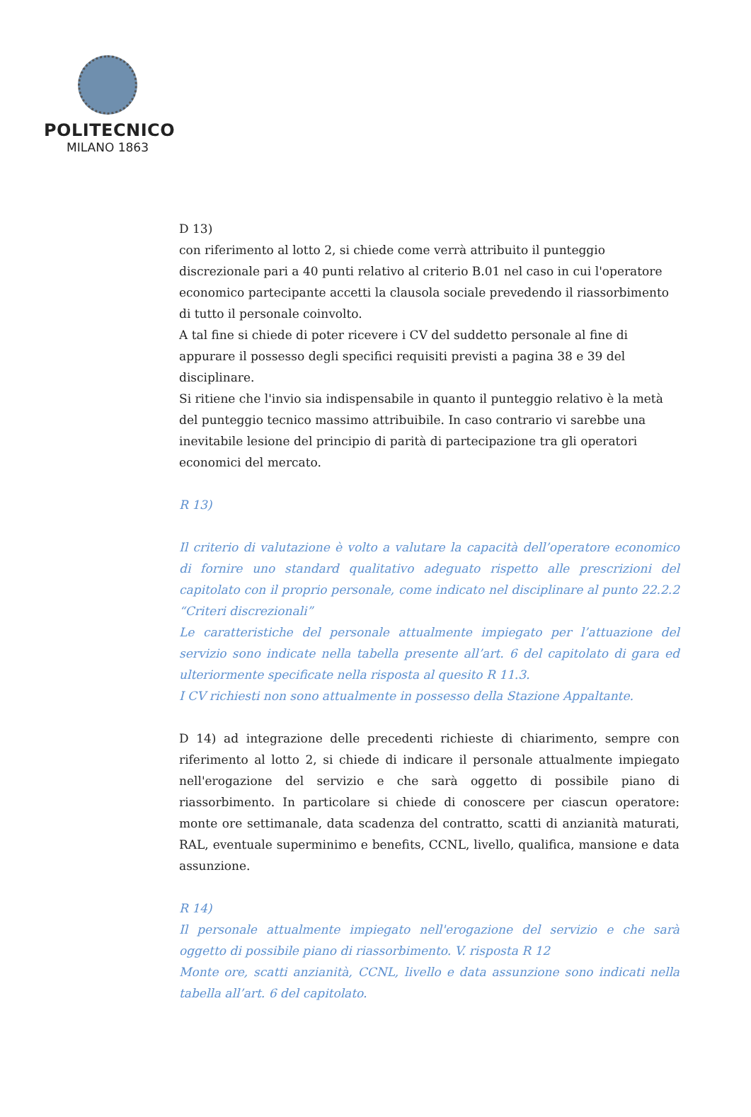POLITECNICO
MILANO 1863
D 13)
con riferimento al lotto 2, si chiede come verrà attribuito il punteggio discrezionale pari a 40 punti relativo al criterio B.01 nel caso in cui l'operatore economico partecipante accetti la clausola sociale prevedendo il riassorbimento di tutto il personale coinvolto.
A tal fine si chiede di poter ricevere i CV del suddetto personale al fine di appurare il possesso degli specifici requisiti previsti a pagina 38 e 39 del disciplinare.
Si ritiene che l'invio sia indispensabile in quanto il punteggio relativo è la metà del punteggio tecnico massimo attribuibile. In caso contrario vi sarebbe una inevitabile lesione del principio di parità di partecipazione tra gli operatori economici del mercato.
R 13)
Il criterio di valutazione è volto a valutare la capacità dell’operatore economico di fornire uno standard qualitativo adeguato rispetto alle prescrizioni del capitolato con il proprio personale, come indicato nel disciplinare al punto 22.2.2 “Criteri discrezionali”
Le caratteristiche del personale attualmente impiegato per l’attuazione del servizio sono indicate nella tabella presente all’art. 6 del capitolato di gara ed ulteriormente specificate nella risposta al quesito R 11.3.
I CV richiesti non sono attualmente in possesso della Stazione Appaltante.
D 14) ad integrazione delle precedenti richieste di chiarimento, sempre con riferimento al lotto 2, si chiede di indicare il personale attualmente impiegato nell'erogazione del servizio e che sarà oggetto di possibile piano di riassorbimento. In particolare si chiede di conoscere per ciascun operatore: monte ore settimanale, data scadenza del contratto, scatti di anzianità maturati, RAL, eventuale superminimo e benefits, CCNL, livello, qualifica, mansione e data assunzione.
R 14)
Il personale attualmente impiegato nell'erogazione del servizio e che sarà oggetto di possibile piano di riassorbimento. V. risposta R 12
Monte ore, scatti anzianità, CCNL, livello e data assunzione sono indicati nella tabella all’art. 6 del capitolato.